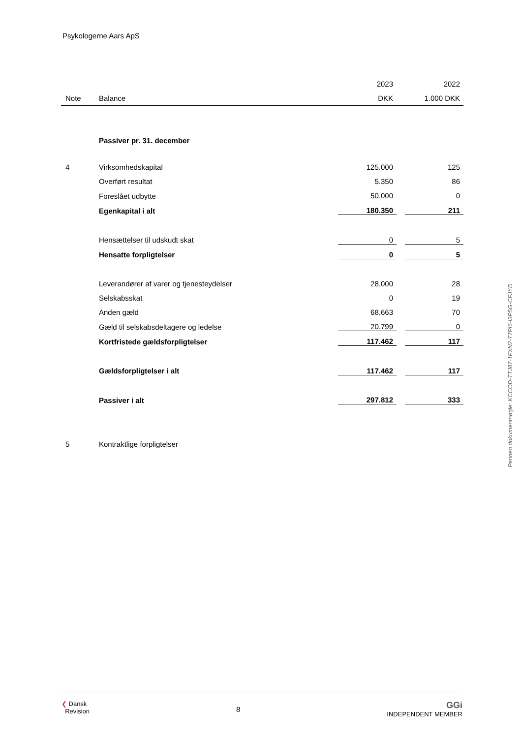Psykologerne Aars ApS
| | | 2023 | | 2022 |
| Note | Balance | DKK | | 1.000 DKK |
| | Passiver pr. 31. december | | | |
| 4 | Virksomhedskapital | 125.000 | | 125 |
| | Overført resultat | 5.350 | | 86 |
| | Foreslået udbytte | 50.000 | | 0 |
| | Egenkapital i alt | 180.350 | | 211 |
| | Hensættelser til udskudt skat | 0 | | 5 |
| | Hensatte forpligtelser | 0 | | 5 |
| | Leverandører af varer og tjenesteydelser | 28.000 | | 28 |
| | Selskabsskat | 0 | | 19 |
| | Anden gæld | 68.663 | | 70 |
| | Gæld til selskabsdeltagere og ledelse | 20.799 | | 0 |
| | Kortfristede gældsforpligtelser | 117.462 | | 117 |
| | Gældsforpligtelser i alt | 117.462 | | 117 |
| | Passiver i alt | 297.812 | | 333 |
| 5 | Kontraktlige forpligtelser | | | |
❮ Dansk
Revision
8
GGi
INDEPENDENT MEMBER
Penneo dokumentnøgle: KCCOD-TTJ87-1FXN2-T7PI6-I3P5G-CFJYD